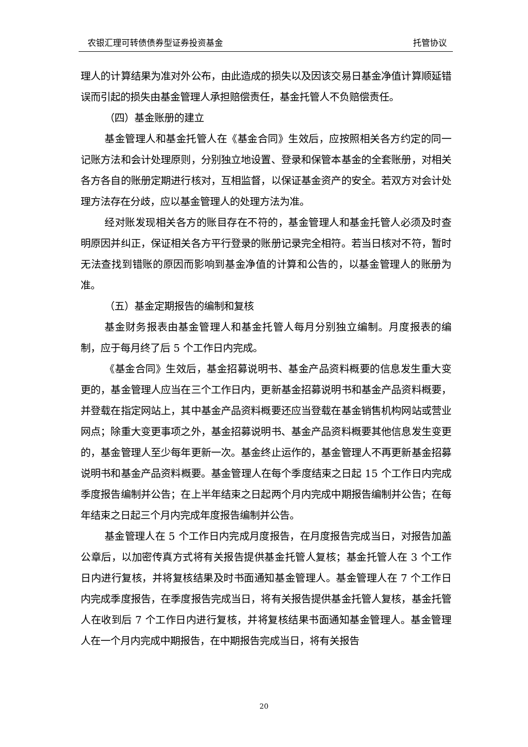农银汇理可转债债券型证券投资基金 托管协议
理人的计算结果为准对外公布，由此造成的损失以及因该交易日基金净值计算顺延错误而引起的损失由基金管理人承担赔偿责任，基金托管人不负赔偿责任。
（四）基金账册的建立
基金管理人和基金托管人在《基金合同》生效后，应按照相关各方约定的同一记账方法和会计处理原则，分别独立地设置、登录和保管本基金的全套账册，对相关各方各自的账册定期进行核对，互相监督，以保证基金资产的安全。若双方对会计处理方法存在分歧，应以基金管理人的处理方法为准。
经对账发现相关各方的账目存在不符的，基金管理人和基金托管人必须及时查明原因并纠正，保证相关各方平行登录的账册记录完全相符。若当日核对不符，暂时无法查找到错账的原因而影响到基金净值的计算和公告的，以基金管理人的账册为准。
（五）基金定期报告的编制和复核
基金财务报表由基金管理人和基金托管人每月分别独立编制。月度报表的编制，应于每月终了后 5 个工作日内完成。
《基金合同》生效后，基金招募说明书、基金产品资料概要的信息发生重大变更的，基金管理人应当在三个工作日内，更新基金招募说明书和基金产品资料概要，并登载在指定网站上，其中基金产品资料概要还应当登载在基金销售机构网站或营业网点；除重大变更事项之外，基金招募说明书、基金产品资料概要其他信息发生变更的，基金管理人至少每年更新一次。基金终止运作的，基金管理人不再更新基金招募说明书和基金产品资料概要。基金管理人在每个季度结束之日起 15 个工作日内完成季度报告编制并公告；在上半年结束之日起两个月内完成中期报告编制并公告；在每年结束之日起三个月内完成年度报告编制并公告。
基金管理人在 5 个工作日内完成月度报告，在月度报告完成当日，对报告加盖公章后，以加密传真方式将有关报告提供基金托管人复核；基金托管人在 3 个工作日内进行复核，并将复核结果及时书面通知基金管理人。基金管理人在 7 个工作日内完成季度报告，在季度报告完成当日，将有关报告提供基金托管人复核，基金托管人在收到后 7 个工作日内进行复核，并将复核结果书面通知基金管理人。基金管理人在一个月内完成中期报告，在中期报告完成当日，将有关报告
20